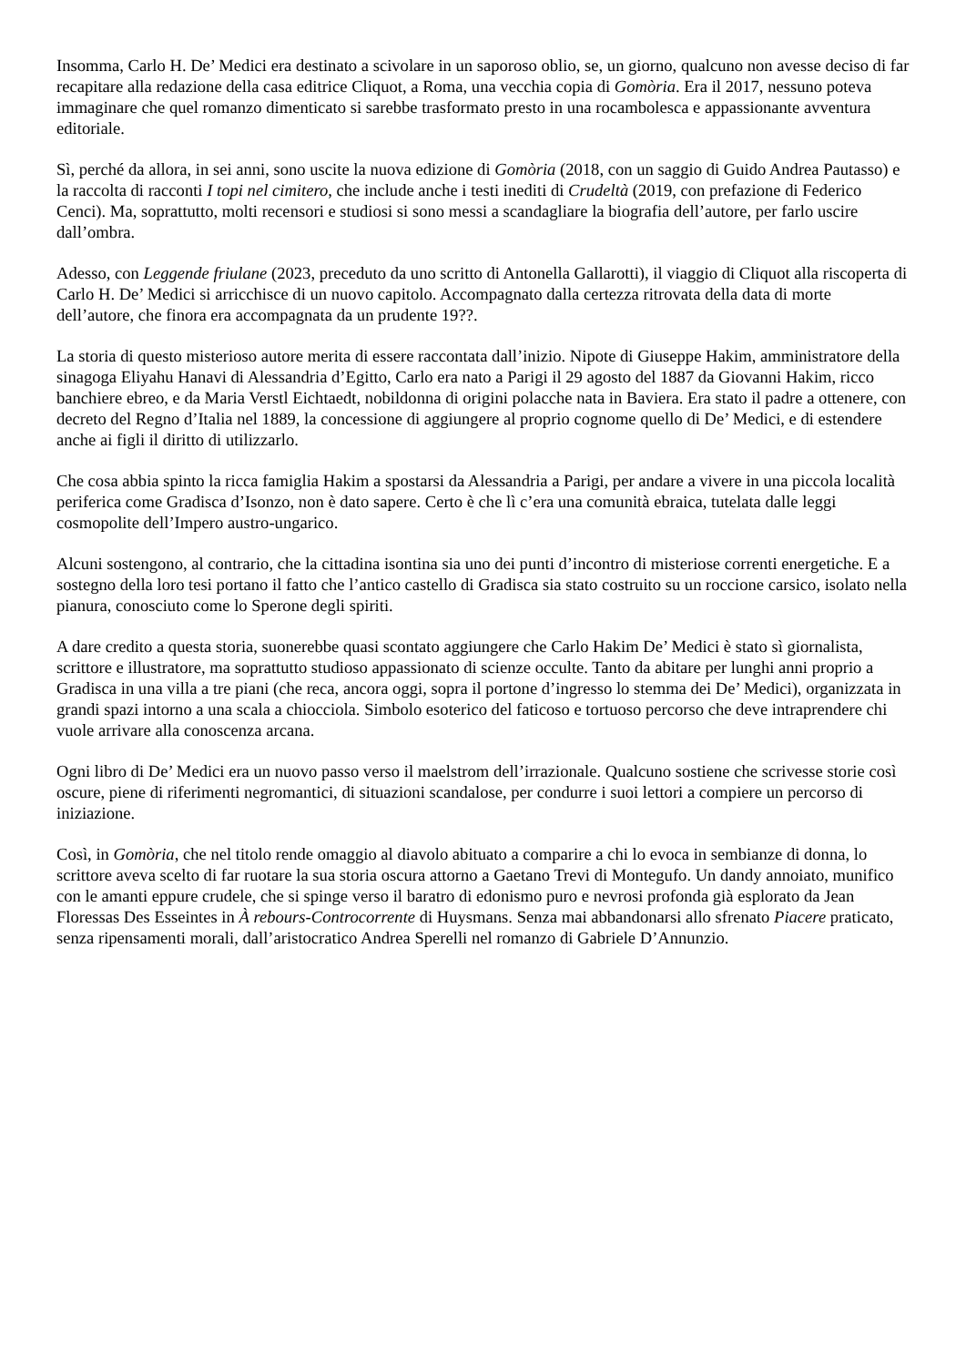Insomma, Carlo H. De’ Medici era destinato a scivolare in un saporoso oblio, se, un giorno, qualcuno non avesse deciso di far recapitare alla redazione della casa editrice Cliquot, a Roma, una vecchia copia di Gomòria. Era il 2017, nessuno poteva immaginare che quel romanzo dimenticato si sarebbe trasformato presto in una rocambolesca e appassionante avventura editoriale.
Sì, perché da allora, in sei anni, sono uscite la nuova edizione di Gomòria (2018, con un saggio di Guido Andrea Pautasso) e la raccolta di racconti I topi nel cimitero, che include anche i testi inediti di Crudeltà (2019, con prefazione di Federico Cenci). Ma, soprattutto, molti recensori e studiosi si sono messi a scandagliare la biografia dell’autore, per farlo uscire dall’ombra.
Adesso, con Leggende friulane (2023, preceduto da uno scritto di Antonella Gallarotti), il viaggio di Cliquot alla riscoperta di Carlo H. De’ Medici si arricchisce di un nuovo capitolo. Accompagnato dalla certezza ritrovata della data di morte dell’autore, che finora era accompagnata da un prudente 19??.
La storia di questo misterioso autore merita di essere raccontata dall’inizio. Nipote di Giuseppe Hakim, amministratore della sinagoga Eliyahu Hanavi di Alessandria d’Egitto, Carlo era nato a Parigi il 29 agosto del 1887 da Giovanni Hakim, ricco banchiere ebreo, e da Maria Verstl Eichtaedt, nobildonna di origini polacche nata in Baviera. Era stato il padre a ottenere, con decreto del Regno d’Italia nel 1889, la concessione di aggiungere al proprio cognome quello di De’ Medici, e di estendere anche ai figli il diritto di utilizzarlo.
Che cosa abbia spinto la ricca famiglia Hakim a spostarsi da Alessandria a Parigi, per andare a vivere in una piccola località periferica come Gradisca d’Isonzo, non è dato sapere. Certo è che lì c’era una comunità ebraica, tutelata dalle leggi cosmopolite dell’Impero austro-ungarico.
Alcuni sostengono, al contrario, che la cittadina isontina sia uno dei punti d’incontro di misteriose correnti energetiche. E a sostegno della loro tesi portano il fatto che l’antico castello di Gradisca sia stato costruito su un roccione carsico, isolato nella pianura, conosciuto come lo Sperone degli spiriti.
A dare credito a questa storia, suonerebbe quasi scontato aggiungere che Carlo Hakim De’ Medici è stato sì giornalista, scrittore e illustratore, ma soprattutto studioso appassionato di scienze occulte. Tanto da abitare per lunghi anni proprio a Gradisca in una villa a tre piani (che reca, ancora oggi, sopra il portone d’ingresso lo stemma dei De’ Medici), organizzata in grandi spazi intorno a una scala a chiocciola. Simbolo esoterico del faticoso e tortuoso percorso che deve intraprendere chi vuole arrivare alla conoscenza arcana.
Ogni libro di De’ Medici era un nuovo passo verso il maelstrom dell’irrazionale. Qualcuno sostiene che scrivesse storie così oscure, piene di riferimenti negromantici, di situazioni scandalose, per condurre i suoi lettori a compiere un percorso di iniziazione.
Così, in Gomòria, che nel titolo rende omaggio al diavolo abituato a comparire a chi lo evoca in sembianze di donna, lo scrittore aveva scelto di far ruotare la sua storia oscura attorno a Gaetano Trevi di Montegufo. Un dandy annoiato, munifico con le amanti eppure crudele, che si spinge verso il baratro di edonismo puro e nevrosi profonda già esplorato da Jean Floressas Des Esseintes in À rebours-Controcorrente di Huysmans. Senza mai abbandonarsi allo sfrenato Piacere praticato, senza ripensamenti morali, dall’aristocratico Andrea Sperelli nel romanzo di Gabriele D’Annunzio.